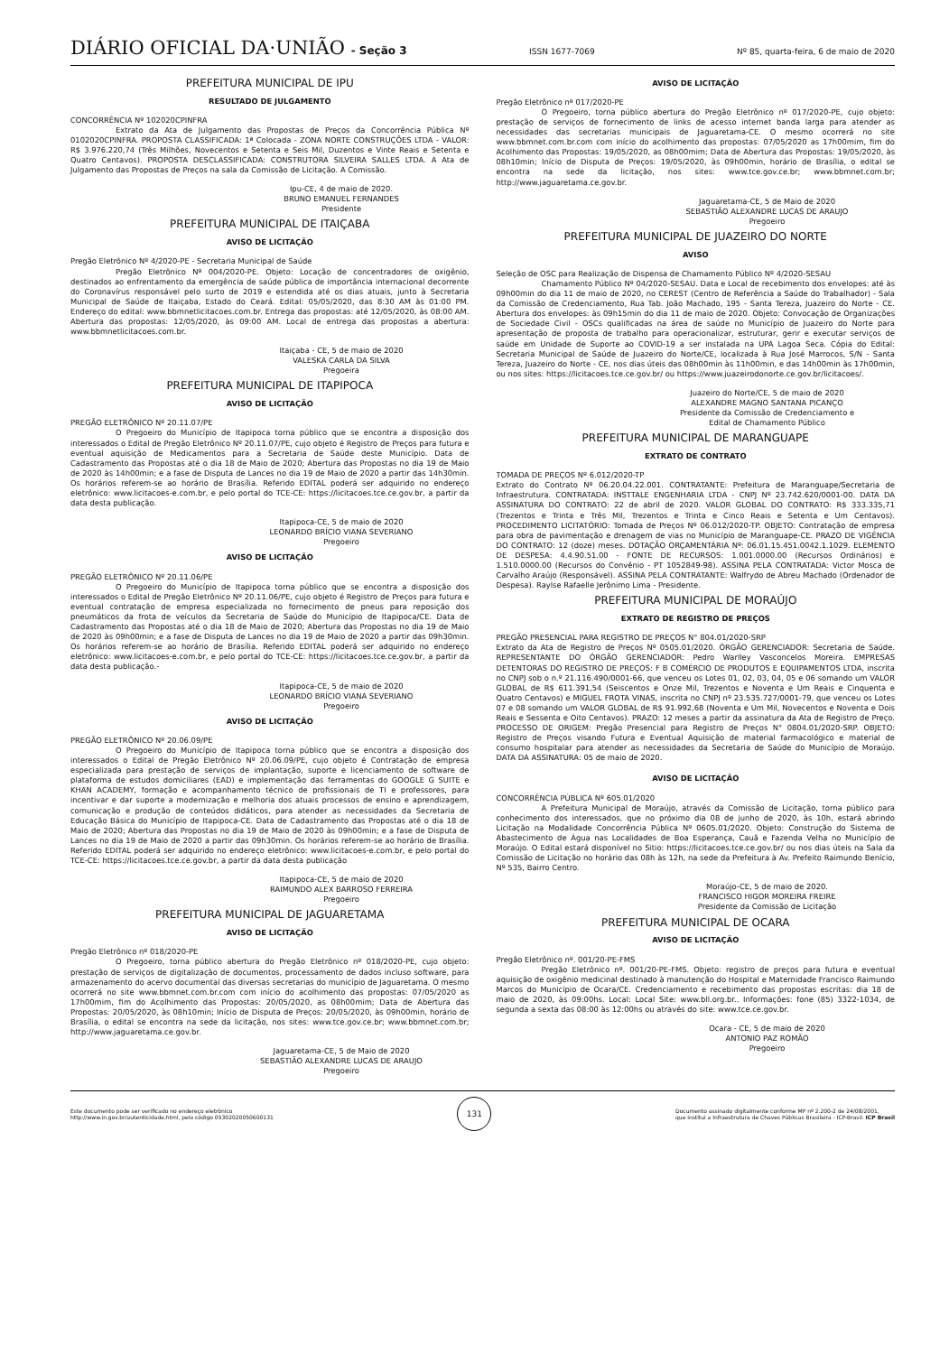DIÁRIO OFICIAL DA·UNIÃO - Seção 3
ISSN 1677-7069 Nº 85, quarta-feira, 6 de maio de 2020
PREFEITURA MUNICIPAL DE IPU
RESULTADO DE JULGAMENTO
CONCORRÊNCIA Nº 102020CPINFRA
Extrato da Ata de Julgamento das Propostas de Preços da Concorrência Pública Nº 0102020CPINFRA. PROPOSTA CLASSIFICADA: 1ª Colocada - ZONA NORTE CONSTRUÇÕES LTDA - VALOR: R$ 3.976.220,74 (Três Milhões, Novecentos e Setenta e Seis Mil, Duzentos e Vinte Reais e Setenta e Quatro Centavos). PROPOSTA DESCLASSIFICADA: CONSTRUTORA SILVEIRA SALLES LTDA. A Ata de Julgamento das Propostas de Preços na sala da Comissão de Licitação. A Comissão.
Ipu-CE, 4 de maio de 2020.
BRUNO EMANUEL FERNANDES
Presidente
PREFEITURA MUNICIPAL DE ITAIÇABA
AVISO DE LICITAÇÃO
Pregão Eletrônico Nº 4/2020-PE - Secretaria Municipal de Saúde
Pregão Eletrônico Nº 004/2020-PE. Objeto: Locação de concentradores de oxigênio, destinados ao enfrentamento da emergência de saúde pública de importância internacional decorrente do Coronavírus responsável pelo surto de 2019 e estendida até os dias atuais, junto à Secretaria Municipal de Saúde de Itaiçaba, Estado do Ceará. Edital: 05/05/2020, das 8:30 AM às 01:00 PM. Endereço do edital: www.bbmnetlicitacoes.com.br. Entrega das propostas: até 12/05/2020, às 08:00 AM. Abertura das propostas: 12/05/2020, às 09:00 AM. Local de entrega das propostas a abertura: www.bbmnetlicitacoes.com.br.
Itaiçaba - CE, 5 de maio de 2020
VALESKA CARLA DA SILVA
Pregoeira
PREFEITURA MUNICIPAL DE ITAPIPOCA
AVISO DE LICITAÇÃO
PREGÃO ELETRÔNICO Nº 20.11.07/PE
O Pregoeiro do Município de Itapipoca torna público que se encontra a disposição dos interessados o Edital de Pregão Eletrônico Nº 20.11.07/PE, cujo objeto é Registro de Preços para futura e eventual aquisição de Medicamentos para a Secretaria de Saúde deste Município. Data de Cadastramento das Propostas até o dia 18 de Maio de 2020; Abertura das Propostas no dia 19 de Maio de 2020 às 14h00min; e a fase de Disputa de Lances no dia 19 de Maio de 2020 a partir das 14h30min. Os horários referem-se ao horário de Brasília. Referido EDITAL poderá ser adquirido no endereço eletrônico: www.licitacoes-e.com.br, e pelo portal do TCE-CE: https://licitacoes.tce.ce.gov.br, a partir da data desta publicação.
Itapipoca-CE, 5 de maio de 2020
LEONARDO BRÍCIO VIANA SEVERIANO
Pregoeiro
AVISO DE LICITAÇÃO
PREGÃO ELETRÔNICO Nº 20.11.06/PE
O Pregoeiro do Município de Itapipoca torna público que se encontra a disposição dos interessados o Edital de Pregão Eletrônico Nº 20.11.06/PE, cujo objeto é Registro de Preços para futura e eventual contratação de empresa especializada no fornecimento de pneus para reposição dos pneumáticos da frota de veículos da Secretaria de Saúde do Município de Itapipoca/CE. Data de Cadastramento das Propostas até o dia 18 de Maio de 2020; Abertura das Propostas no dia 19 de Maio de 2020 às 09h00min; e a fase de Disputa de Lances no dia 19 de Maio de 2020 a partir das 09h30min. Os horários referem-se ao horário de Brasília. Referido EDITAL poderá ser adquirido no endereço eletrônico: www.licitacoes-e.com.br, e pelo portal do TCE-CE: https://licitacoes.tce.ce.gov.br, a partir da data desta publicação.-
Itapipoca-CE, 5 de maio de 2020
LEONARDO BRÍCIO VIANA SEVERIANO
Pregoeiro
AVISO DE LICITAÇÃO
PREGÃO ELETRÔNICO Nº 20.06.09/PE
O Pregoeiro do Município de Itapipoca torna público que se encontra a disposição dos interessados o Edital de Pregão Eletrônico Nº 20.06.09/PE, cujo objeto é Contratação de empresa especializada para prestação de serviços de implantação, suporte e licenciamento de software de plataforma de estudos domiciliares (EAD) e implementação das ferramentas do GOOGLE G SUITE e KHAN ACADEMY, formação e acompanhamento técnico de profissionais de TI e professores, para incentivar e dar suporte a modernização e melhoria dos atuais processos de ensino e aprendizagem, comunicação e produção de conteúdos didáticos, para atender as necessidades da Secretaria de Educação Básica do Município de Itapipoca-CE. Data de Cadastramento das Propostas até o dia 18 de Maio de 2020; Abertura das Propostas no dia 19 de Maio de 2020 às 09h00min; e a fase de Disputa de Lances no dia 19 de Maio de 2020 a partir das 09h30min. Os horários referem-se ao horário de Brasília. Referido EDITAL poderá ser adquirido no endereço eletrônico: www.licitacoes-e.com.br, e pelo portal do TCE-CE: https://licitacoes.tce.ce.gov.br, a partir da data desta publicação
Itapipoca-CE, 5 de maio de 2020
RAIMUNDO ALEX BARROSO FERREIRA
Pregoeiro
PREFEITURA MUNICIPAL DE JAGUARETAMA
AVISO DE LICITAÇÃO
Pregão Eletrônico nº 018/2020-PE
O Pregoeiro, torna público abertura do Pregão Eletrônico nº 018/2020-PE, cujo objeto: prestação de serviços de digitalização de documentos, processamento de dados incluso software, para armazenamento do acervo documental das diversas secretarias do município de Jaguaretama. O mesmo ocorrerá no site www.bbmnet.com.br.com com início do acolhimento das propostas: 07/05/2020 as 17h00mim, fim do Acolhimento das Propostas: 20/05/2020, as 08h00mim; Data de Abertura das Propostas: 20/05/2020, às 08h10min; Início de Disputa de Preços: 20/05/2020, às 09h00min, horário de Brasília, o edital se encontra na sede da licitação, nos sites: www.tce.gov.ce.br; www.bbmnet.com.br; http://www.jaguaretama.ce.gov.br.
Jaguaretama-CE, 5 de Maio de 2020
SEBASTIÃO ALEXANDRE LUCAS DE ARAUJO
Pregoeiro
AVISO DE LICITAÇÃO
Pregão Eletrônico nº 017/2020-PE
O Pregoeiro, torna público abertura do Pregão Eletrônico nº 017/2020-PE, cujo objeto: prestação de serviços de fornecimento de links de acesso internet banda larga para atender as necessidades das secretarias municipais de Jaguaretama-CE. O mesmo ocorrerá no site www.bbmnet.com.br.com com início do acolhimento das propostas: 07/05/2020 as 17h00mim, fim do Acolhimento das Propostas: 19/05/2020, as 08h00mim; Data de Abertura das Propostas: 19/05/2020, às 08h10min; Início de Disputa de Preços: 19/05/2020, às 09h00min, horário de Brasília, o edital se encontra na sede da licitação, nos sites: www.tce.gov.ce.br; www.bbmnet.com.br; http://www.jaguaretama.ce.gov.br.
Jaguaretama-CE, 5 de Maio de 2020
SEBASTIÃO ALEXANDRE LUCAS DE ARAUJO
Pregoeiro
PREFEITURA MUNICIPAL DE JUAZEIRO DO NORTE
AVISO
Seleção de OSC para Realização de Dispensa de Chamamento Público Nº 4/2020-SESAU
Chamamento Público Nº 04/2020-SESAU. Data e Local de recebimento dos envelopes: até às 09h00min do dia 11 de maio de 2020, no CEREST (Centro de Referência a Saúde do Trabalhador) - Sala da Comissão de Credenciamento, Rua Tab. João Machado, 195 - Santa Tereza, Juazeiro do Norte - CE. Abertura dos envelopes: às 09h15min do dia 11 de maio de 2020. Objeto: Convocação de Organizações de Sociedade Civil - OSCs qualificadas na área de saúde no Município de Juazeiro do Norte para apresentação de proposta de trabalho para operacionalizar, estruturar, gerir e executar serviços de saúde em Unidade de Suporte ao COVID-19 a ser instalada na UPA Lagoa Seca. Cópia do Edital: Secretaria Municipal de Saúde de Juazeiro do Norte/CE, localizada à Rua José Marrocos, S/N - Santa Tereza, Juazeiro do Norte - CE, nos dias úteis das 08h00min às 11h00min, e das 14h00min às 17h00min, ou nos sites: https://licitacoes.tce.ce.gov.br/ ou https://www.juazeirodonorte.ce.gov.br/licitacoes/.
Juazeiro do Norte/CE, 5 de maio de 2020
ALEXANDRE MAGNO SANTANA PICANÇO
Presidente da Comissão de Credenciamento e Edital de Chamamento Público
PREFEITURA MUNICIPAL DE MARANGUAPE
EXTRATO DE CONTRATO
TOMADA DE PREÇOS Nº 6.012/2020-TP
Extrato do Contrato Nº 06.20.04.22.001. CONTRATANTE: Prefeitura de Maranguape/Secretaria de Infraestrutura. CONTRATADA: INSTTALE ENGENHARIA LTDA - CNPJ Nº 23.742.620/0001-00. DATA DA ASSINATURA DO CONTRATO: 22 de abril de 2020. VALOR GLOBAL DO CONTRATO: R$ 333.335,71 (Trezentos e Trinta e Três Mil, Trezentos e Trinta e Cinco Reais e Setenta e Um Centavos). PROCEDIMENTO LICITATÓRIO: Tomada de Preços Nº 06.012/2020-TP. OBJETO: Contratação de empresa para obra de pavimentação e drenagem de vias no Município de Maranguape-CE. PRAZO DE VIGÊNCIA DO CONTRATO: 12 (doze) meses. DOTAÇÃO ORÇAMENTÁRIA Nº: 06.01.15.451.0042.1.1029. ELEMENTO DE DESPESA: 4.4.90.51.00 - FONTE DE RECURSOS: 1.001.0000.00 (Recursos Ordinários) e 1.510.0000.00 (Recursos do Convênio - PT 1052849-98). ASSINA PELA CONTRATADA: Victor Mosca de Carvalho Araújo (Responsável). ASSINA PELA CONTRATANTE: Walfrydo de Abreu Machado (Ordenador de Despesa). Raylse Rafaelle Jerônimo Lima - Presidente.
PREFEITURA MUNICIPAL DE MORAÚJO
EXTRATO DE REGISTRO DE PREÇOS
PREGÃO PRESENCIAL PARA REGISTRO DE PREÇOS N° 804.01/2020-SRP
Extrato da Ata de Registro de Preços Nº 0505.01/2020. ÓRGÃO GERENCIADOR: Secretaria de Saúde. REPRESENTANTE DO ÓRGÃO GERENCIADOR: Pedro Warlley Vasconcelos Moreira. EMPRESAS DETENTORAS DO REGISTRO DE PREÇOS: F B COMÉRCIO DE PRODUTOS E EQUIPAMENTOS LTDA, inscrita no CNPJ sob o n.º 21.116.490/0001-66, que venceu os Lotes 01, 02, 03, 04, 05 e 06 somando um VALOR GLOBAL de R$ 611.391,54 (Seiscentos e Onze Mil, Trezentos e Noventa e Um Reais e Cinquenta e Quatro Centavos) e MIGUEL FROTA VINAS, inscrita no CNPJ nº 23.535.727/0001-79, que venceu os Lotes 07 e 08 somando um VALOR GLOBAL de R$ 91.992,68 (Noventa e Um Mil, Novecentos e Noventa e Dois Reais e Sessenta e Oito Centavos). PRAZO: 12 meses a partir da assinatura da Ata de Registro de Preço. PROCESSO DE ORIGEM: Pregão Presencial para Registro de Preços N° 0804.01/2020-SRP. OBJETO: Registro de Preços visando Futura e Eventual Aquisição de material farmacológico e material de consumo hospitalar para atender as necessidades da Secretaria de Saúde do Município de Moraújo. DATA DA ASSINATURA: 05 de maio de 2020.
AVISO DE LICITAÇÃO
CONCORRÊNCIA PÚBLICA Nº 605.01/2020
A Prefeitura Municipal de Moraújo, através da Comissão de Licitação, torna público para conhecimento dos interessados, que no próximo dia 08 de junho de 2020, às 10h, estará abrindo Licitação na Modalidade Concorrência Pública Nº 0605.01/2020. Objeto: Construção do Sistema de Abastecimento de Água nas Localidades de Boa Esperança, Cauã e Fazenda Velha no Município de Moraújo. O Edital estará disponível no Sitio: https://licitacoes.tce.ce.gov.br/ ou nos dias úteis na Sala da Comissão de Licitação no horário das 08h às 12h, na sede da Prefeitura à Av. Prefeito Raimundo Benício, Nº 535, Bairro Centro.
Moraújo-CE, 5 de maio de 2020.
FRANCISCO HIGOR MOREIRA FREIRE
Presidente da Comissão de Licitação
PREFEITURA MUNICIPAL DE OCARA
AVISO DE LICITAÇÃO
Pregão Eletrônico nº. 001/20-PE-FMS
Pregão Eletrônico nº. 001/20-PE-FMS. Objeto: registro de preços para futura e eventual aquisição de oxigênio medicinal destinado à manutenção do Hospital e Maternidade Francisco Raimundo Marcos do Município de Ocara/CE. Credenciamento e recebimento das propostas escritas: dia 18 de maio de 2020, às 09:00hs. Local: Local Site: www.bll.org.br.. Informações: fone (85) 3322-1034, de segunda a sexta das 08:00 às 12:00hs ou através do site: www.tce.ce.gov.br.
Ocara - CE, 5 de maio de 2020
ANTONIO PAZ ROMÃO
Pregoeiro
Este documento pode ser verificado no endereço eletrônico
http://www.in.gov.br/autenticidade.html, pelo código 05302020050600131
131
Documento assinado digitalmente conforme MP nº 2.200-2 de 24/08/2001,
que institui a Infraestrutura de Chaves Públicas Brasileira - ICP-Brasil. ICP Brasil